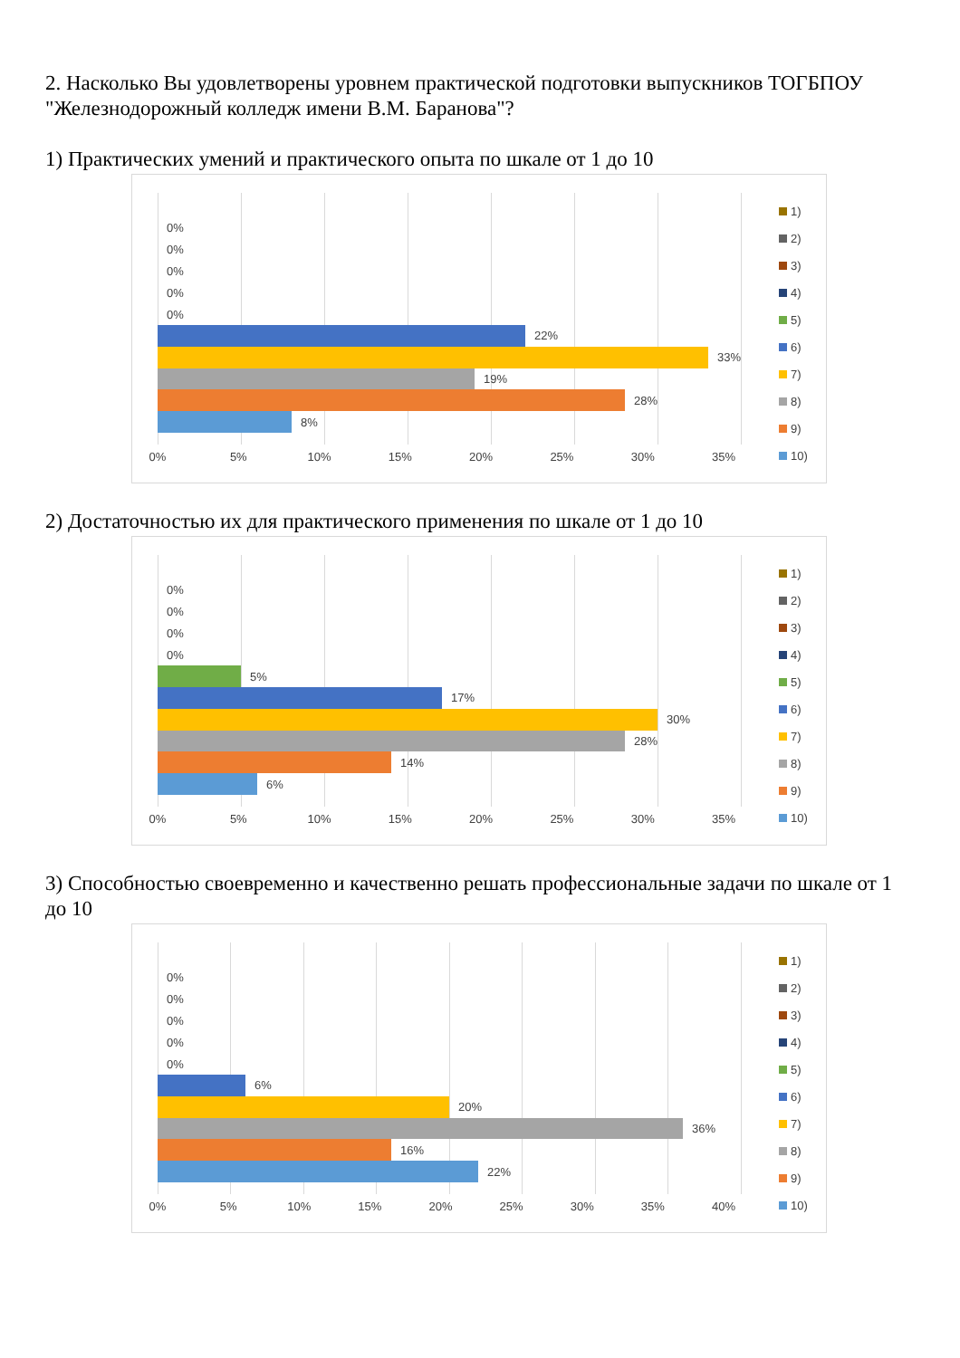2. Насколько Вы удовлетворены уровнем практической подготовки выпускников ТОГБПОУ "Железнодорожный колледж имени В.М. Баранова"?
1) Практических умений и практического опыта по шкале от 1 до 10
0%
0%
0%
0%
0%
22%
33%
19%
28%
8%
0% 5% 10% 15% 20% 25% 30% 35%
1)
2)
3)
4)
5)
6)
7)
8)
9)
10)
2) Достаточностью их для практического применения по шкале от 1 до 10
0%
0%
0%
0%
5%
17%
30%
28%
14%
6%
0% 5% 10% 15% 20% 25% 30% 35%
1)
2)
3)
4)
5)
6)
7)
8)
9)
10)
3) Способностью своевременно и качественно решать профессиональные задачи по шкале от 1 до 10
0%
0%
0%
0%
0%
6%
20%
36%
16%
22%
0% 5% 10% 15% 20% 25% 30% 35% 40%
1)
2)
3)
4)
5)
6)
7)
8)
9)
10)